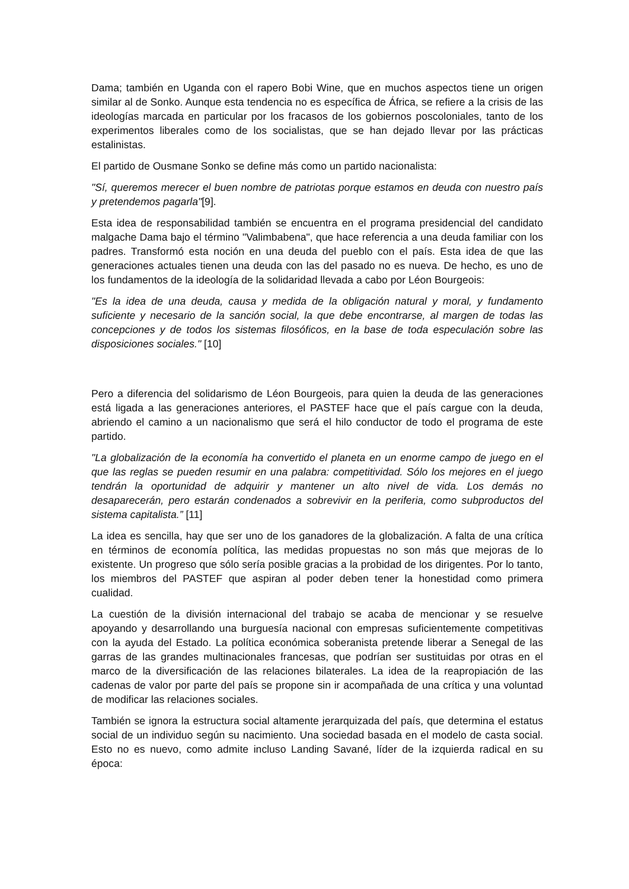Dama; también en Uganda con el rapero Bobi Wine, que en muchos aspectos tiene un origen similar al de Sonko. Aunque esta tendencia no es específica de África, se refiere a la crisis de las ideologías marcada en particular por los fracasos de los gobiernos poscoloniales, tanto de los experimentos liberales como de los socialistas, que se han dejado llevar por las prácticas estalinistas.
El partido de Ousmane Sonko se define más como un partido nacionalista:
"Sí, queremos merecer el buen nombre de patriotas porque estamos en deuda con nuestro país y pretendemos pagarla"[9].
Esta idea de responsabilidad también se encuentra en el programa presidencial del candidato malgache Dama bajo el término "Valimbabena", que hace referencia a una deuda familiar con los padres. Transformó esta noción en una deuda del pueblo con el país. Esta idea de que las generaciones actuales tienen una deuda con las del pasado no es nueva. De hecho, es uno de los fundamentos de la ideología de la solidaridad llevada a cabo por Léon Bourgeois:
"Es la idea de una deuda, causa y medida de la obligación natural y moral, y fundamento suficiente y necesario de la sanción social, la que debe encontrarse, al margen de todas las concepciones y de todos los sistemas filosóficos, en la base de toda especulación sobre las disposiciones sociales." [10]
Pero a diferencia del solidarismo de Léon Bourgeois, para quien la deuda de las generaciones está ligada a las generaciones anteriores, el PASTEF hace que el país cargue con la deuda, abriendo el camino a un nacionalismo que será el hilo conductor de todo el programa de este partido.
"La globalización de la economía ha convertido el planeta en un enorme campo de juego en el que las reglas se pueden resumir en una palabra: competitividad. Sólo los mejores en el juego tendrán la oportunidad de adquirir y mantener un alto nivel de vida. Los demás no desaparecerán, pero estarán condenados a sobrevivir en la periferia, como subproductos del sistema capitalista.” [11]
La idea es sencilla, hay que ser uno de los ganadores de la globalización. A falta de una crítica en términos de economía política, las medidas propuestas no son más que mejoras de lo existente. Un progreso que sólo sería posible gracias a la probidad de los dirigentes. Por lo tanto, los miembros del PASTEF que aspiran al poder deben tener la honestidad como primera cualidad.
La cuestión de la división internacional del trabajo se acaba de mencionar y se resuelve apoyando y desarrollando una burguesía nacional con empresas suficientemente competitivas con la ayuda del Estado. La política económica soberanista pretende liberar a Senegal de las garras de las grandes multinacionales francesas, que podrían ser sustituidas por otras en el marco de la diversificación de las relaciones bilaterales. La idea de la reapropiación de las cadenas de valor por parte del país se propone sin ir acompañada de una crítica y una voluntad de modificar las relaciones sociales.
También se ignora la estructura social altamente jerarquizada del país, que determina el estatus social de un individuo según su nacimiento. Una sociedad basada en el modelo de casta social. Esto no es nuevo, como admite incluso Landing Savané, líder de la izquierda radical en su época: